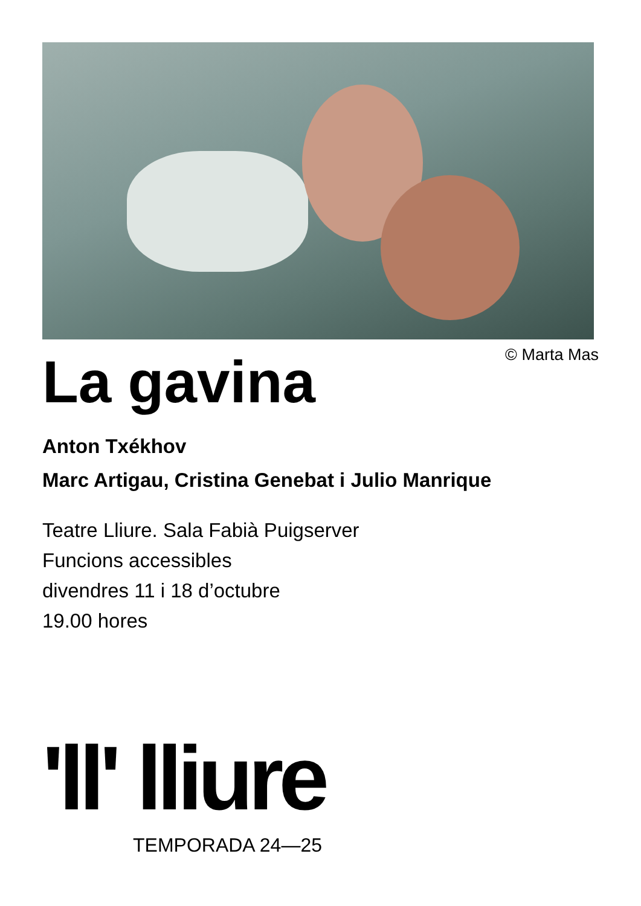© Marta Mas
La gavina
Anton Txékhov
Marc Artigau, Cristina Genebat i Julio Manrique
Teatre Lliure. Sala Fabià Puigserver
Funcions accessibles
divendres 11 i 18 d’octubre
19.00 hores
'll' lliure
TEMPORADA 24—25